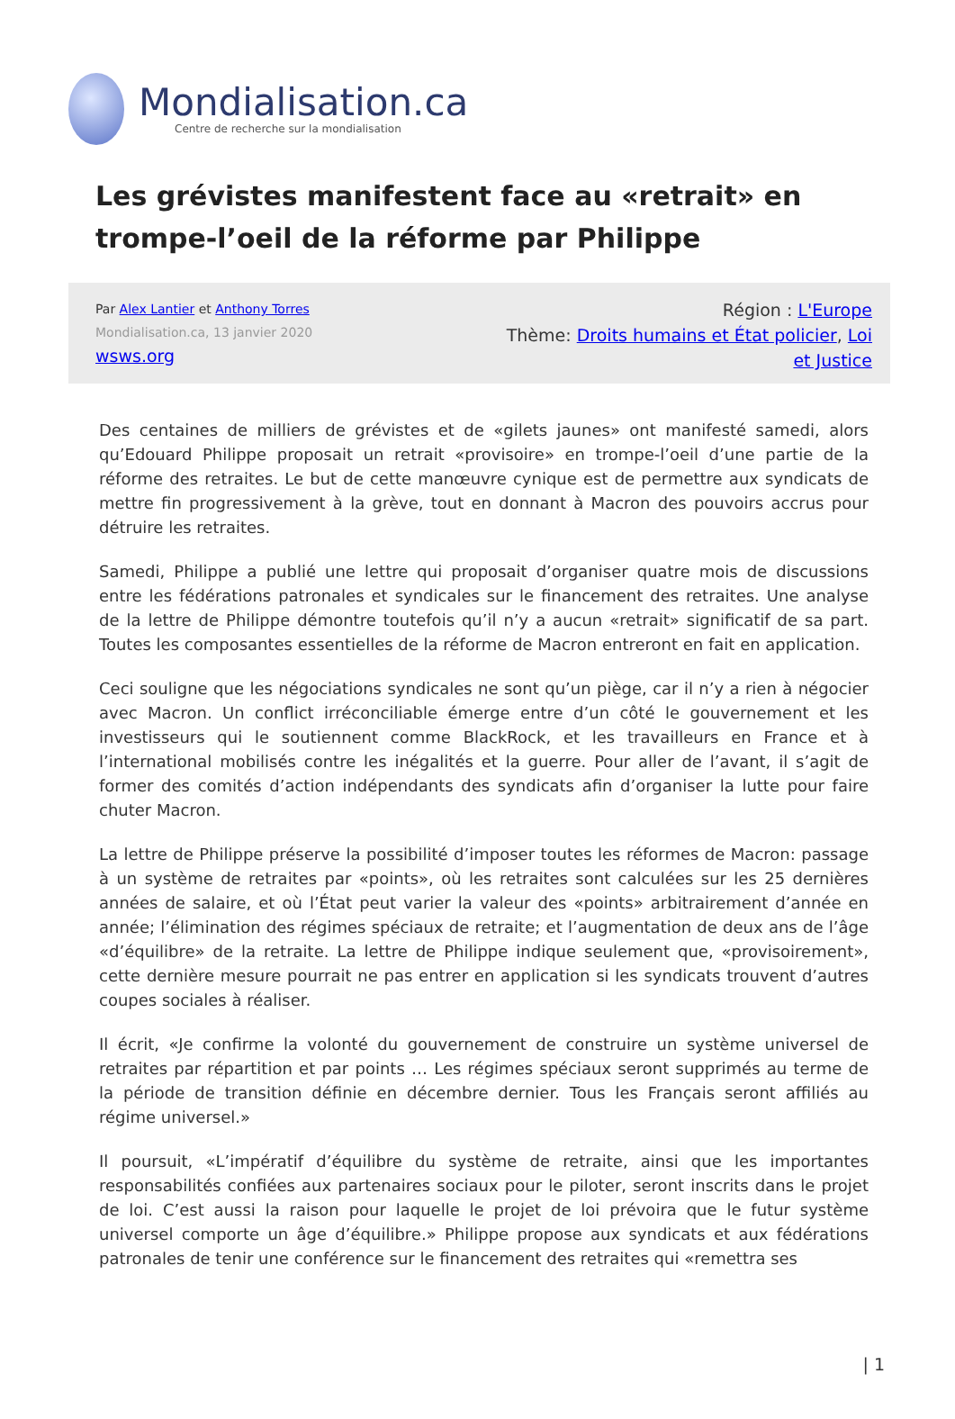Mondialisation.ca
Centre de recherche sur la mondialisation
Les grévistes manifestent face au «retrait» en trompe-l’oeil de la réforme par Philippe
Par Alex Lantier et Anthony Torres
Mondialisation.ca, 13 janvier 2020
wsws.org
Région : L'Europe
Thème: Droits humains et État policier, Loi et Justice
Des centaines de milliers de grévistes et de «gilets jaunes» ont manifesté samedi, alors qu’Edouard Philippe proposait un retrait «provisoire» en trompe-l’oeil d’une partie de la réforme des retraites. Le but de cette manœuvre cynique est de permettre aux syndicats de mettre fin progressivement à la grève, tout en donnant à Macron des pouvoirs accrus pour détruire les retraites.
Samedi, Philippe a publié une lettre qui proposait d’organiser quatre mois de discussions entre les fédérations patronales et syndicales sur le financement des retraites. Une analyse de la lettre de Philippe démontre toutefois qu’il n’y a aucun «retrait» significatif de sa part. Toutes les composantes essentielles de la réforme de Macron entreront en fait en application.
Ceci souligne que les négociations syndicales ne sont qu’un piège, car il n’y a rien à négocier avec Macron. Un conflict irréconciliable émerge entre d’un côté le gouvernement et les investisseurs qui le soutiennent comme BlackRock, et les travailleurs en France et à l’international mobilisés contre les inégalités et la guerre. Pour aller de l’avant, il s’agit de former des comités d’action indépendants des syndicats afin d’organiser la lutte pour faire chuter Macron.
La lettre de Philippe préserve la possibilité d’imposer toutes les réformes de Macron: passage à un système de retraites par «points», où les retraites sont calculées sur les 25 dernières années de salaire, et où l’État peut varier la valeur des «points» arbitrairement d’année en année; l’élimination des régimes spéciaux de retraite; et l’augmentation de deux ans de l’âge «d’équilibre» de la retraite. La lettre de Philippe indique seulement que, «provisoirement», cette dernière mesure pourrait ne pas entrer en application si les syndicats trouvent d’autres coupes sociales à réaliser.
Il écrit, «Je confirme la volonté du gouvernement de construire un système universel de retraites par répartition et par points … Les régimes spéciaux seront supprimés au terme de la période de transition définie en décembre dernier. Tous les Français seront affiliés au régime universel.»
Il poursuit, «L’impératif d’équilibre du système de retraite, ainsi que les importantes responsabilités confiées aux partenaires sociaux pour le piloter, seront inscrits dans le projet de loi. C’est aussi la raison pour laquelle le projet de loi prévoira que le futur système universel comporte un âge d’équilibre.» Philippe propose aux syndicats et aux fédérations patronales de tenir une conférence sur le financement des retraites qui «remettra ses
| 1